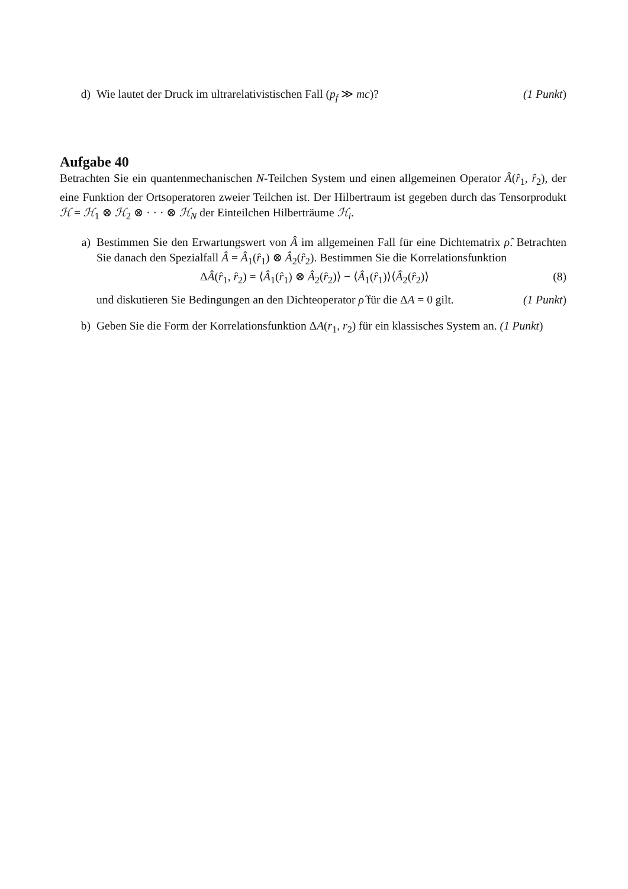d) Wie lautet der Druck im ultrarelativistischen Fall (p<sub>f</sub> ≫ mc)? (1 Punkt)
Aufgabe 40
Betrachten Sie ein quantenmechanischen N-Teilchen System und einen allgemeinen Operator Â(r̂<sub>1</sub>, r̂<sub>2</sub>), der eine Funktion der Ortsoperatoren zweier Teilchen ist. Der Hilbertraum ist gegeben durch das Tensorprodukt ℋ = ℋ<sub>1</sub> ⊗ ℋ<sub>2</sub> ⊗ · · · ⊗ ℋ<sub>N</sub> der Einteilchen Hilberträume ℋ<sub>i</sub>.
a) Bestimmen Sie den Erwartungswert von Â im allgemeinen Fall für eine Dichtematrix ρ̂. Betrachten Sie danach den Spezialfall Â = Â<sub>1</sub>(r̂<sub>1</sub>) ⊗ Â<sub>2</sub>(r̂<sub>2</sub>). Bestimmen Sie die Korrelationsfunktion
ΔÂ(r̂<sub>1</sub>, r̂<sub>2</sub>) = ⟨Â<sub>1</sub>(r̂<sub>1</sub>) ⊗ Â<sub>2</sub>(r̂<sub>2</sub>)⟩ − ⟨Â<sub>1</sub>(r̂<sub>1</sub>)⟩⟨Â<sub>2</sub>(r̂<sub>2</sub>)⟩ (8)
und diskutieren Sie Bedingungen an den Dichteoperator ρ̂ für die ΔA = 0 gilt. (1 Punkt)
b) Geben Sie die Form der Korrelationsfunktion ΔA(r<sub>1</sub>, r<sub>2</sub>) für ein klassisches System an. (1 Punkt)